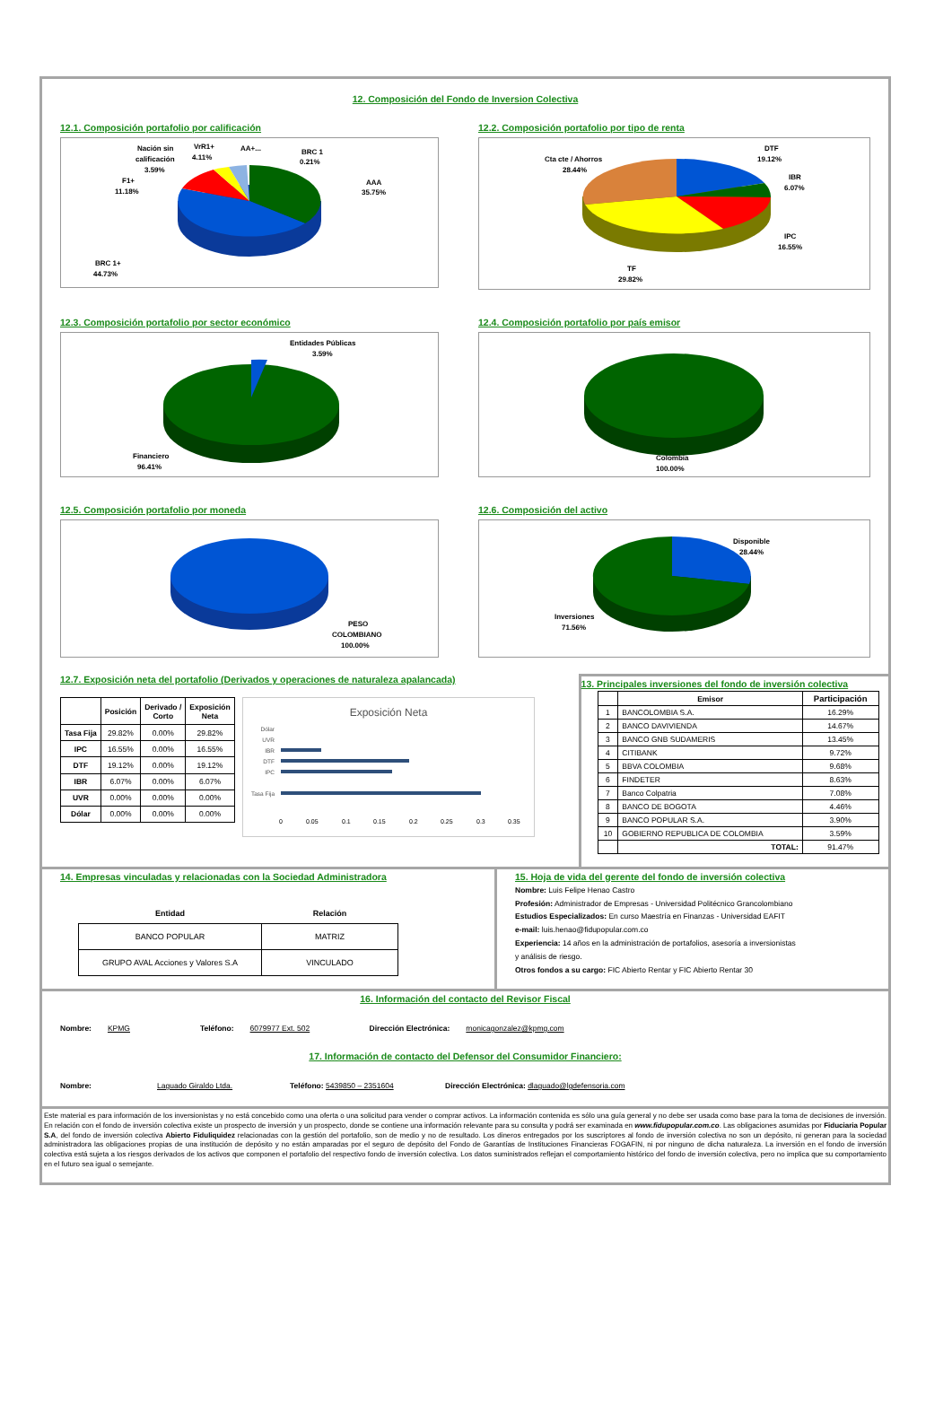12. Composición del Fondo de Inversion Colectiva
12.1. Composición portafolio por calificación
AAA
35.75%
BRC 1
0.21%
AA+...
VrR1+
4.11%
Nación sin
calificación
3.59%
F1+
11.18%
BRC 1+
44.73%
12.2. Composición portafolio por tipo de renta
DTF
19.12%
IBR
6.07%
IPC
16.55%
TF
29.82%
Cta cte / Ahorros
28.44%
12.3. Composición portafolio por sector económico
Entidades Públicas
3.59%
Financiero
96.41%
12.4. Composición portafolio por país emisor
Colombia
100.00%
12.5. Composición portafolio por moneda
PESO
COLOMBIANO
100.00%
12.6. Composición del activo
Disponible
28.44%
Inversiones
71.56%
12.7. Exposición neta del portafolio (Derivados y operaciones de naturaleza apalancada)
| | Posición | Derivado / Corto | Exposición Neta |
| --- | --- | --- | --- |
| Tasa Fija | 29.82% | 0.00% | 29.82% |
| IPC | 16.55% | 0.00% | 16.55% |
| DTF | 19.12% | 0.00% | 19.12% |
| IBR | 6.07% | 0.00% | 6.07% |
| UVR | 0.00% | 0.00% | 0.00% |
| Dólar | 0.00% | 0.00% | 0.00% |
Exposición Neta
Dólar
UVR
IBR
DTF
IPC
Tasa Fija
0
0.05
0.1
0.15
0.2
0.25
0.3
0.35
13. Principales inversiones del fondo de inversión colectiva
| | Emisor | Participación |
| --- | --- | --- |
| 1 | BANCOLOMBIA S.A. | 16.29% |
| 2 | BANCO DAVIVIENDA | 14.67% |
| 3 | BANCO GNB SUDAMERIS | 13.45% |
| 4 | CITIBANK | 9.72% |
| 5 | BBVA COLOMBIA | 9.68% |
| 6 | FINDETER | 8.63% |
| 7 | Banco Colpatria | 7.08% |
| 8 | BANCO DE BOGOTA | 4.46% |
| 9 | BANCO POPULAR S.A. | 3.90% |
| 10 | GOBIERNO REPUBLICA DE COLOMBIA | 3.59% |
| | TOTAL: | 91.47% |
14. Empresas vinculadas y relacionadas con la Sociedad Administradora
| Entidad | Relación |
| --- | --- |
| BANCO POPULAR | MATRIZ |
| GRUPO AVAL Acciones y Valores S.A | VINCULADO |
15. Hoja de vida del gerente del fondo de inversión colectiva
Nombre: Luis Felipe Henao Castro
Profesión: Administrador de Empresas - Universidad Politécnico Grancolombiano
Estudios Especializados: En curso Maestría en Finanzas - Universidad EAFIT
e-mail: luis.henao@fidupopular.com.co
Experiencia: 14 años en la administración de portafolios, asesoría a inversionistas
y análisis de riesgo.
Otros fondos a su cargo: FIC Abierto Rentar y FIC Abierto Rentar 30
16. Información del contacto del Revisor Fiscal
Nombre: KPMG Teléfono: 6079977 Ext. 502 Dirección Electrónica: monicagonzalez@kpmg.com
17. Información de contacto del Defensor del Consumidor Financiero:
Nombre: Laguado Giraldo Ltda. Teléfono: 5439850 – 2351604 Dirección Electrónica: dlaguado@lgdefensoria.com
Este material es para información de los inversionistas y no está concebido como una oferta o una solicitud para vender o comprar activos. La información contenida es sólo una guía general y no debe ser usada como base para la toma de decisiones de inversión. En relación con el fondo de inversión colectiva existe un prospecto de inversión y un prospecto, donde se contiene una información relevante para su consulta y podrá ser examinada en www.fidupopular.com.co. Las obligaciones asumidas por Fiduciaria Popular S.A, del fondo de inversión colectiva Abierto Fiduliquidez relacionadas con la gestión del portafolio, son de medio y no de resultado. Los dineros entregados por los suscriptores al fondo de inversión colectiva no son un depósito, ni generan para la sociedad administradora las obligaciones propias de una institución de depósito y no están amparadas por el seguro de depósito del Fondo de Garantías de Instituciones Financieras FOGAFIN, ni por ninguno de dicha naturaleza. La inversión en el fondo de inversión colectiva está sujeta a los riesgos derivados de los activos que componen el portafolio del respectivo fondo de inversión colectiva. Los datos suministrados reflejan el comportamiento histórico del fondo de inversión colectiva, pero no implica que su comportamiento en el futuro sea igual o semejante.